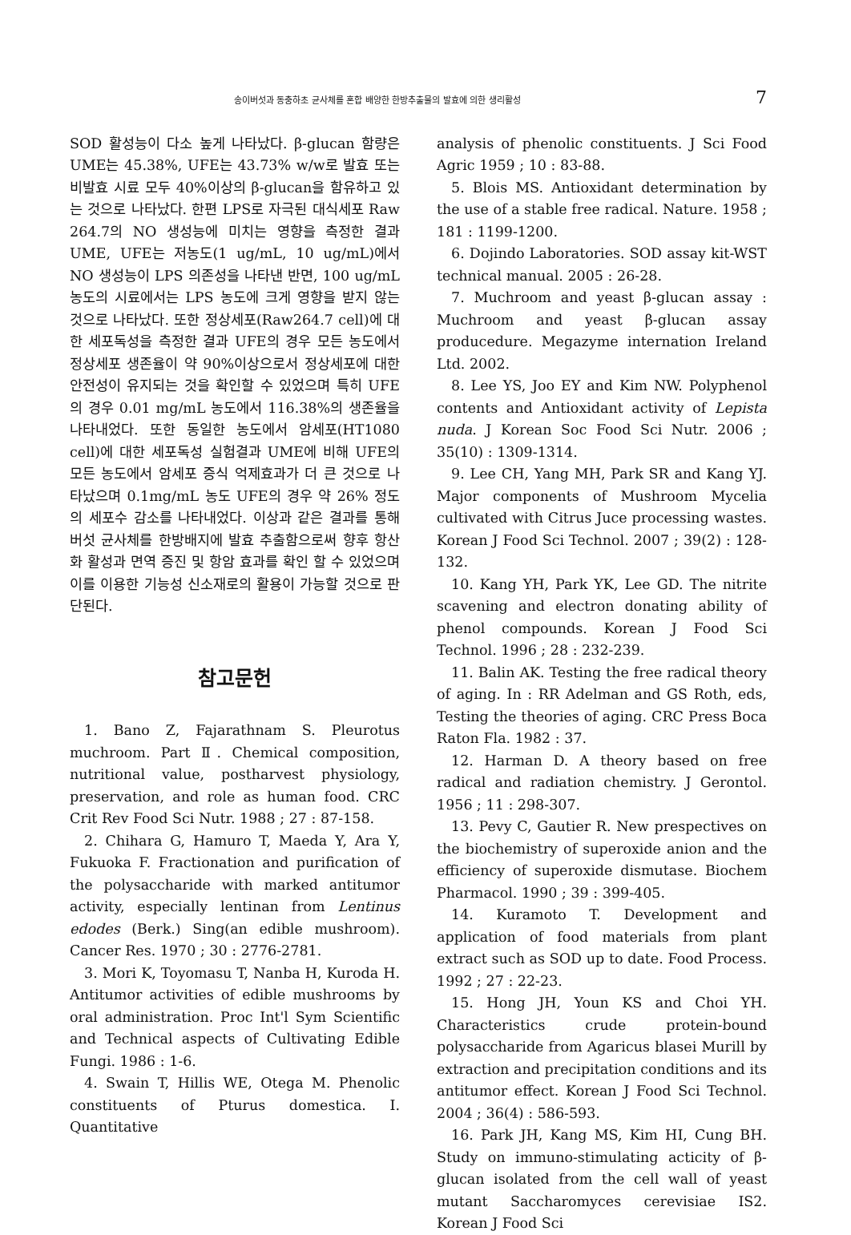송이버섯과 동충하초 균사체를 혼합 배양한 한방추출물의 발효에 의한 생리활성 7
SOD 활성능이 다소 높게 나타났다. β-glucan 함량은 UME는 45.38%, UFE는 43.73% w/w로 발효 또는 비발효 시료 모두 40%이상의 β-glucan을 함유하고 있는 것으로 나타났다. 한편 LPS로 자극된 대식세포 Raw 264.7의 NO 생성능에 미치는 영향을 측정한 결과 UME, UFE는 저농도(1 ug/mL, 10 ug/mL)에서 NO 생성능이 LPS 의존성을 나타낸 반면, 100 ug/mL 농도의 시료에서는 LPS 농도에 크게 영향을 받지 않는 것으로 나타났다. 또한 정상세포(Raw264.7 cell)에 대한 세포독성을 측정한 결과 UFE의 경우 모든 농도에서 정상세포 생존율이 약 90%이상으로서 정상세포에 대한 안전성이 유지되는 것을 확인할 수 있었으며 특히 UFE의 경우 0.01 mg/mL 농도에서 116.38%의 생존율을 나타내었다. 또한 동일한 농도에서 암세포(HT1080 cell)에 대한 세포독성 실험결과 UME에 비해 UFE의 모든 농도에서 암세포 증식 억제효과가 더 큰 것으로 나타났으며 0.1mg/mL 농도 UFE의 경우 약 26% 정도의 세포수 감소를 나타내었다. 이상과 같은 결과를 통해 버섯 균사체를 한방배지에 발효 추출함으로써 향후 항산화 활성과 면역 증진 및 항암 효과를 확인 할 수 있었으며 이를 이용한 기능성 신소재로의 활용이 가능할 것으로 판단된다.
참고문헌
1. Bano Z, Fajarathnam S. Pleurotus muchroom. Part Ⅱ. Chemical composition, nutritional value, postharvest physiology, preservation, and role as human food. CRC Crit Rev Food Sci Nutr. 1988 ; 27 : 87-158.
2. Chihara G, Hamuro T, Maeda Y, Ara Y, Fukuoka F. Fractionation and purification of the polysaccharide with marked antitumor activity, especially lentinan from Lentinus edodes (Berk.) Sing(an edible mushroom). Cancer Res. 1970 ; 30 : 2776-2781.
3. Mori K, Toyomasu T, Nanba H, Kuroda H. Antitumor activities of edible mushrooms by oral administration. Proc Int'l Sym Scientific and Technical aspects of Cultivating Edible Fungi. 1986 : 1-6.
4. Swain T, Hillis WE, Otega M. Phenolic constituents of Pturus domestica. I. Quantitative
analysis of phenolic constituents. J Sci Food Agric 1959 ; 10 : 83-88.
5. Blois MS. Antioxidant determination by the use of a stable free radical. Nature. 1958 ; 181 : 1199-1200.
6. Dojindo Laboratories. SOD assay kit-WST technical manual. 2005 : 26-28.
7. Muchroom and yeast β-glucan assay : Muchroom and yeast β-glucan assay producedure. Megazyme internation Ireland Ltd. 2002.
8. Lee YS, Joo EY and Kim NW. Polyphenol contents and Antioxidant activity of Lepista nuda. J Korean Soc Food Sci Nutr. 2006 ; 35(10) : 1309-1314.
9. Lee CH, Yang MH, Park SR and Kang YJ. Major components of Mushroom Mycelia cultivated with Citrus Juce processing wastes. Korean J Food Sci Technol. 2007 ; 39(2) : 128-132.
10. Kang YH, Park YK, Lee GD. The nitrite scavening and electron donating ability of phenol compounds. Korean J Food Sci Technol. 1996 ; 28 : 232-239.
11. Balin AK. Testing the free radical theory of aging. In : RR Adelman and GS Roth, eds, Testing the theories of aging. CRC Press Boca Raton Fla. 1982 : 37.
12. Harman D. A theory based on free radical and radiation chemistry. J Gerontol. 1956 ; 11 : 298-307.
13. Pevy C, Gautier R. New prespectives on the biochemistry of superoxide anion and the efficiency of superoxide dismutase. Biochem Pharmacol. 1990 ; 39 : 399-405.
14. Kuramoto T. Development and application of food materials from plant extract such as SOD up to date. Food Process. 1992 ; 27 : 22-23.
15. Hong JH, Youn KS and Choi YH. Characteristics crude protein-bound polysaccharide from Agaricus blasei Murill by extraction and precipitation conditions and its antitumor effect. Korean J Food Sci Technol. 2004 ; 36(4) : 586-593.
16. Park JH, Kang MS, Kim HI, Cung BH. Study on immuno-stimulating acticity of β-glucan isolated from the cell wall of yeast mutant Saccharomyces cerevisiae IS2. Korean J Food Sci